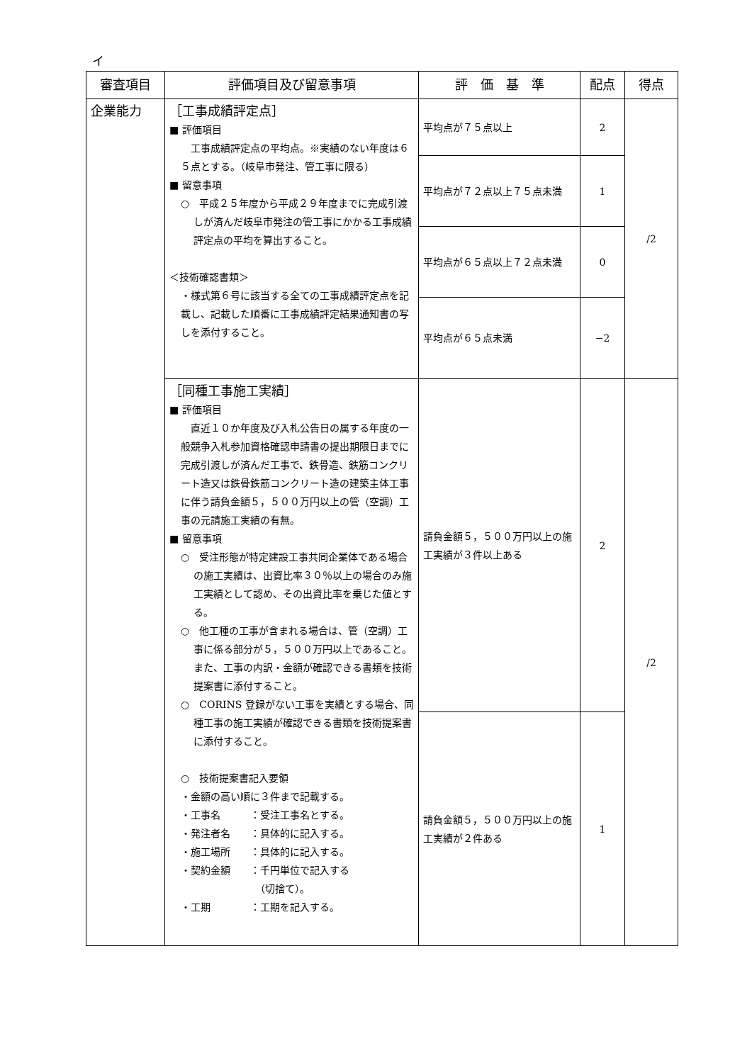イ
| 審査項目 | 評価項目及び留意事項 | 評 価 基 準 | 配点 | 得点 |
| --- | --- | --- | --- | --- |
| 企業能力 | ［工事成績評定点］ ■ 評価項目 工事成績評定点の平均点。※実績のない年度は６５点とする。（岐阜市発注、管工事に限る） ■ 留意事項 ○ 平成２５年度から平成２９年度までに完成引渡しが済んだ岐阜市発注の管工事にかかる工事成績評定点の平均を算出すること。 ＜技術確認書類＞ ・様式第６号に該当する全ての工事成績評定点を記載し、記載した順番に工事成績評定結果通知書の写しを添付すること。 | 平均点が７５点以上 | 2 | /2 |
| | | 平均点が７２点以上７５点未満 | 1 | |
| | | 平均点が６５点以上７２点未満 | 0 | |
| | | 平均点が６５点未満 | −2 | |
| | ［同種工事施工実績］ ■ 評価項目 直近１０か年度及び入札公告日の属する年度の一般競争入札参加資格確認申請書の提出期限日までに完成引渡しが済んだ工事で、鉄骨造、鉄筋コンクリート造又は鉄骨鉄筋コンクリート造の建築主体工事に伴う請負金額５，５００万円以上の管（空調）工事の元請施工実績の有無。 ■ 留意事項 ○ 受注形態が特定建設工事共同企業体である場合の施工実績は、出資比率３０％以上の場合のみ施工実績として認め、その出資比率を乗じた値とする。 ○ 他工種の工事が含まれる場合は、管（空調）工事に係る部分が５，５００万円以上であること。また、工事の内訳・金額が確認できる書類を技術提案書に添付すること。 ○ CORINS 登録がない工事を実績とする場合、同種工事の施工実績が確認できる書類を技術提案書に添付すること。 ○ 技術提案書記入要領 ・金額の高い順に３件まで記載する。 ・工事名 ：受注工事名とする。 ・発注者名 ：具体的に記入する。 ・施工場所 ：具体的に記入する。 ・契約金額 ：千円単位で記入する （切捨て）。 ・工期 ：工期を記入する。 | 請負金額５，５００万円以上の施工実績が３件以上ある | 2 | /2 |
| | | 請負金額５，５００万円以上の施工実績が２件ある | 1 | |